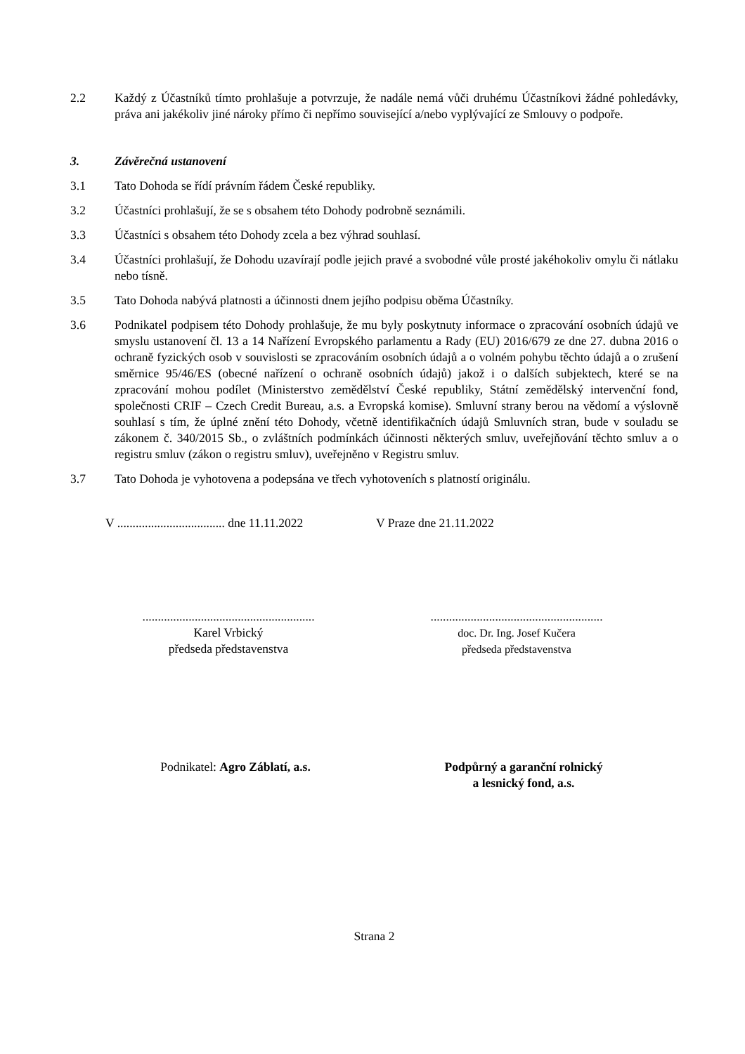2.2 Každý z Účastníků tímto prohlašuje a potvrzuje, že nadále nemá vůči druhému Účastníkovi žádné pohledávky, práva ani jakékoliv jiné nároky přímo či nepřímo související a/nebo vyplývající ze Smlouvy o podpoře.
3. Závěrečná ustanovení
3.1 Tato Dohoda se řídí právním řádem České republiky.
3.2 Účastníci prohlašují, že se s obsahem této Dohody podrobně seznámili.
3.3 Účastníci s obsahem této Dohody zcela a bez výhrad souhlasí.
3.4 Účastníci prohlašují, že Dohodu uzavírají podle jejich pravé a svobodné vůle prosté jakéhokoliv omylu či nátlaku nebo tísně.
3.5 Tato Dohoda nabývá platnosti a účinnosti dnem jejího podpisu oběma Účastníky.
3.6 Podnikatel podpisem této Dohody prohlašuje, že mu byly poskytnuty informace o zpracování osobních údajů ve smyslu ustanovení čl. 13 a 14 Nařízení Evropského parlamentu a Rady (EU) 2016/679 ze dne 27. dubna 2016 o ochraně fyzických osob v souvislosti se zpracováním osobních údajů a o volném pohybu těchto údajů a o zrušení směrnice 95/46/ES (obecné nařízení o ochraně osobních údajů) jakož i o dalších subjektech, které se na zpracování mohou podílet (Ministerstvo zemědělství České republiky, Státní zemědělský intervenční fond, společnosti CRIF – Czech Credit Bureau, a.s. a Evropská komise). Smluvní strany berou na vědomí a výslovně souhlasí s tím, že úplné znění této Dohody, včetně identifikačních údajů Smluvních stran, bude v souladu se zákonem č. 340/2015 Sb., o zvláštních podmínkách účinnosti některých smluv, uveřejňování těchto smluv a o registru smluv (zákon o registru smluv), uveřejněno v Registru smluv.
3.7 Tato Dohoda je vyhotovena a podepsána ve třech vyhotoveních s platností originálu.
V ................................... dne 11.11.2022
V Praze dne 21.11.2022
........................................................
Karel Vrbický
předseda představenstva
........................................................
doc. Dr. Ing. Josef Kučera
předseda představenstva
Podnikatel: Agro Záblatí, a.s. Podpůrný a garanční rolnický
a lesnický fond, a.s.
Strana 2